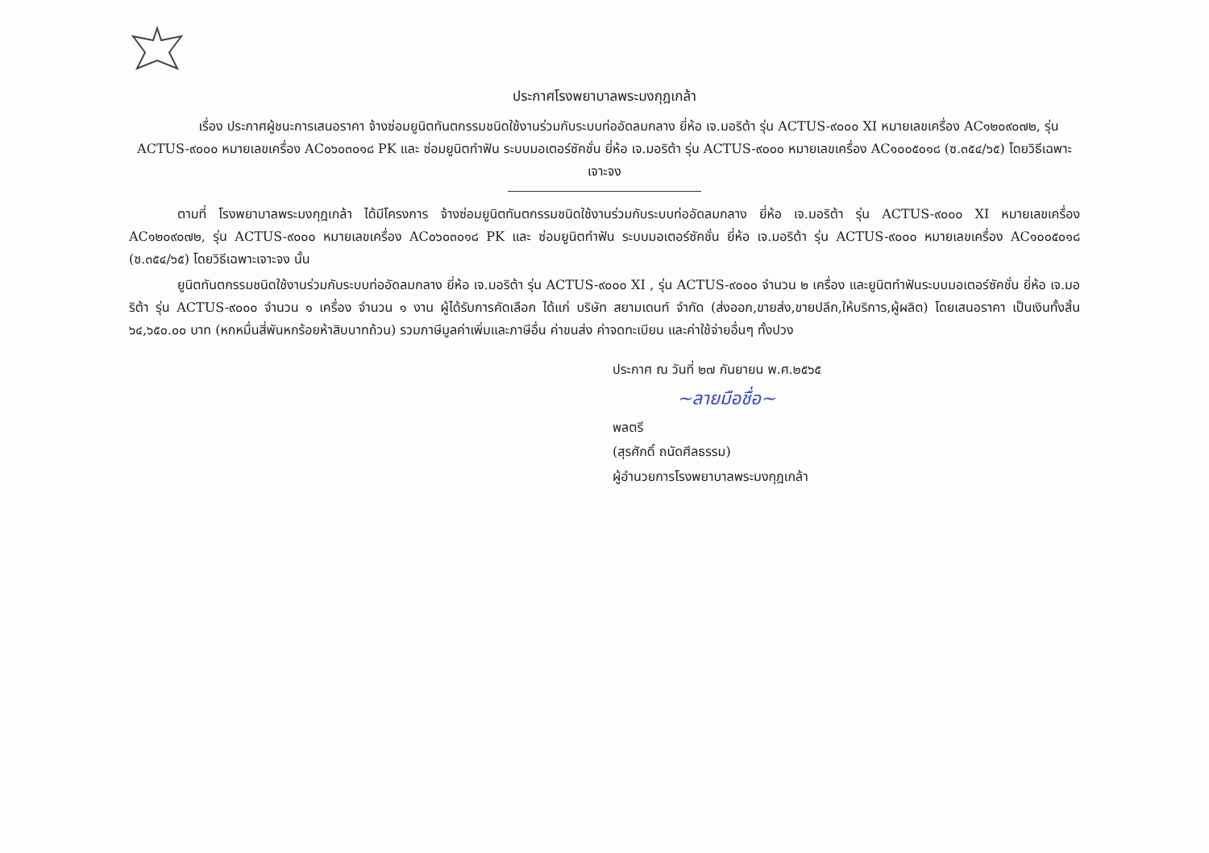ประกาศโรงพยาบาลพระมงกุฎเกล้า
เรื่อง ประกาศผู้ชนะการเสนอราคา จ้างซ่อมยูนิตทันตกรรมชนิดใช้งานร่วมกับระบบท่ออัดลมกลาง ยี่ห้อ เจ.มอริต้า รุ่น ACTUS-๙๐๐๐ XI หมายเลขเครื่อง AC๑๒๐๙๐๗๒, รุ่น ACTUS-๙๐๐๐ หมายเลขเครื่อง AC๐๖๐๓๐๑๘ PK และ ซ่อมยูนิตทำฟัน ระบบมอเตอร์ซัคชั่น ยี่ห้อ เจ.มอริต้า รุ่น ACTUS-๙๐๐๐ หมายเลขเครื่อง AC๑๐๐๕๐๑๘ (ซ.๓๕๔/๖๕) โดยวิธีเฉพาะเจาะจง
ตามที่ โรงพยาบาลพระมงกุฎเกล้า ได้มีโครงการ จ้างซ่อมยูนิตทันตกรรมชนิดใช้งานร่วมกับระบบท่ออัดลมกลาง ยี่ห้อ เจ.มอริต้า รุ่น ACTUS-๙๐๐๐ XI หมายเลขเครื่อง AC๑๒๐๙๐๗๒, รุ่น ACTUS-๙๐๐๐ หมายเลขเครื่อง AC๐๖๐๓๐๑๘ PK และ ซ่อมยูนิตทำฟัน ระบบมอเตอร์ซัคชั่น ยี่ห้อ เจ.มอริต้า รุ่น ACTUS-๙๐๐๐ หมายเลขเครื่อง AC๑๐๐๕๐๑๘ (ซ.๓๕๔/๖๕) โดยวิธีเฉพาะเจาะจง นั้น
ยูนิตทันตกรรมชนิดใช้งานร่วมกับระบบท่ออัดลมกลาง ยี่ห้อ เจ.มอริต้า รุ่น ACTUS-๙๐๐๐ XI , รุ่น ACTUS-๙๐๐๐ จำนวน ๒ เครื่อง และยูนิตทำฟันระบบมอเตอร์ซัคชั่น ยี่ห้อ เจ.มอริต้า รุ่น ACTUS-๙๐๐๐ จำนวน ๑ เครื่อง จำนวน ๑ งาน ผู้ได้รับการคัดเลือก ได้แก่ บริษัท สยามเดนท์ จำกัด (ส่งออก,ขายส่ง,ขายปลีก,ให้บริการ,ผู้ผลิต) โดยเสนอราคา เป็นเงินทั้งสิ้น ๖๔,๖๕๐.๐๐ บาท (หกหมื่นสี่พันหกร้อยห้าสิบบาทถ้วน) รวมภาษีมูลค่าเพิ่มและภาษีอื่น ค่าขนส่ง ค่าจดทะเบียน และค่าใช้จ่ายอื่นๆ ทั้งปวง
ประกาศ ณ วันที่ ๒๗ กันยายน พ.ศ.๒๕๖๕
~ลายมือชื่อ~
พลตรี
(สุรศักดิ์ ถนัดศีลธรรม)
ผู้อำนวยการโรงพยาบาลพระมงกุฎเกล้า